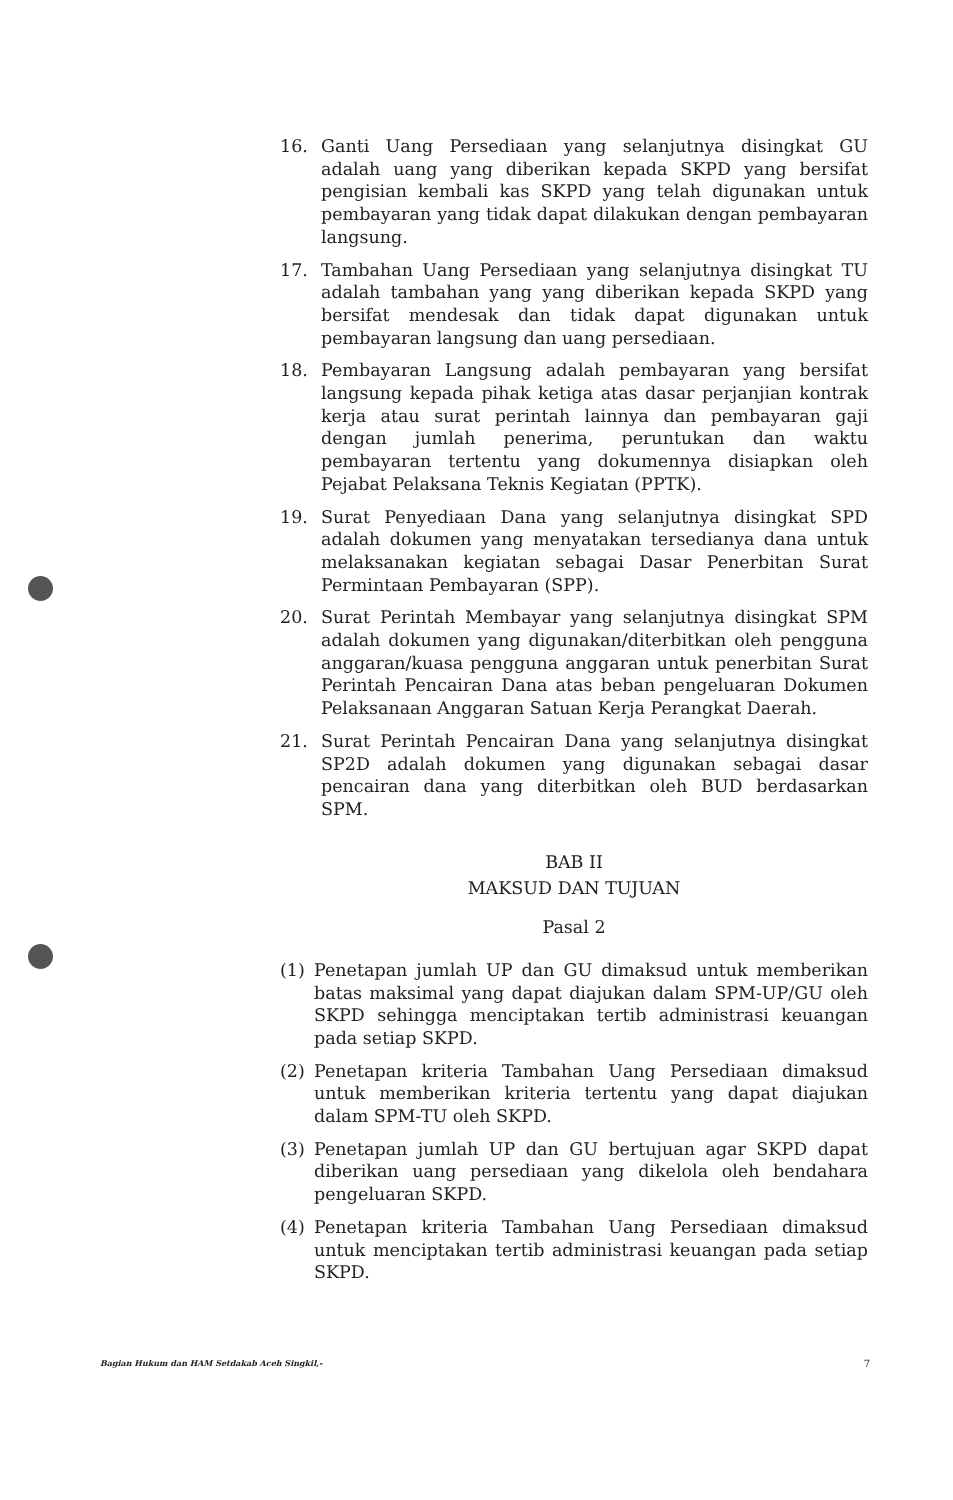16. Ganti Uang Persediaan yang selanjutnya disingkat GU adalah uang yang diberikan kepada SKPD yang bersifat pengisian kembali kas SKPD yang telah digunakan untuk pembayaran yang tidak dapat dilakukan dengan pembayaran langsung.
17. Tambahan Uang Persediaan yang selanjutnya disingkat TU adalah tambahan yang yang diberikan kepada SKPD yang bersifat mendesak dan tidak dapat digunakan untuk pembayaran langsung dan uang persediaan.
18. Pembayaran Langsung adalah pembayaran yang bersifat langsung kepada pihak ketiga atas dasar perjanjian kontrak kerja atau surat perintah lainnya dan pembayaran gaji dengan jumlah penerima, peruntukan dan waktu pembayaran tertentu yang dokumennya disiapkan oleh Pejabat Pelaksana Teknis Kegiatan (PPTK).
19. Surat Penyediaan Dana yang selanjutnya disingkat SPD adalah dokumen yang menyatakan tersedianya dana untuk melaksanakan kegiatan sebagai Dasar Penerbitan Surat Permintaan Pembayaran (SPP).
20. Surat Perintah Membayar yang selanjutnya disingkat SPM adalah dokumen yang digunakan/diterbitkan oleh pengguna anggaran/kuasa pengguna anggaran untuk penerbitan Surat Perintah Pencairan Dana atas beban pengeluaran Dokumen Pelaksanaan Anggaran Satuan Kerja Perangkat Daerah.
21. Surat Perintah Pencairan Dana yang selanjutnya disingkat SP2D adalah dokumen yang digunakan sebagai dasar pencairan dana yang diterbitkan oleh BUD berdasarkan SPM.
BAB II
MAKSUD DAN TUJUAN
Pasal 2
(1) Penetapan jumlah UP dan GU dimaksud untuk memberikan batas maksimal yang dapat diajukan dalam SPM-UP/GU oleh SKPD sehingga menciptakan tertib administrasi keuangan pada setiap SKPD.
(2) Penetapan kriteria Tambahan Uang Persediaan dimaksud untuk memberikan kriteria tertentu yang dapat diajukan dalam SPM-TU oleh SKPD.
(3) Penetapan jumlah UP dan GU bertujuan agar SKPD dapat diberikan uang persediaan yang dikelola oleh bendahara pengeluaran SKPD.
(4) Penetapan kriteria Tambahan Uang Persediaan dimaksud untuk menciptakan tertib administrasi keuangan pada setiap SKPD.
Bagian Hukum dan HAM Setdakab Aceh Singkil,- 7